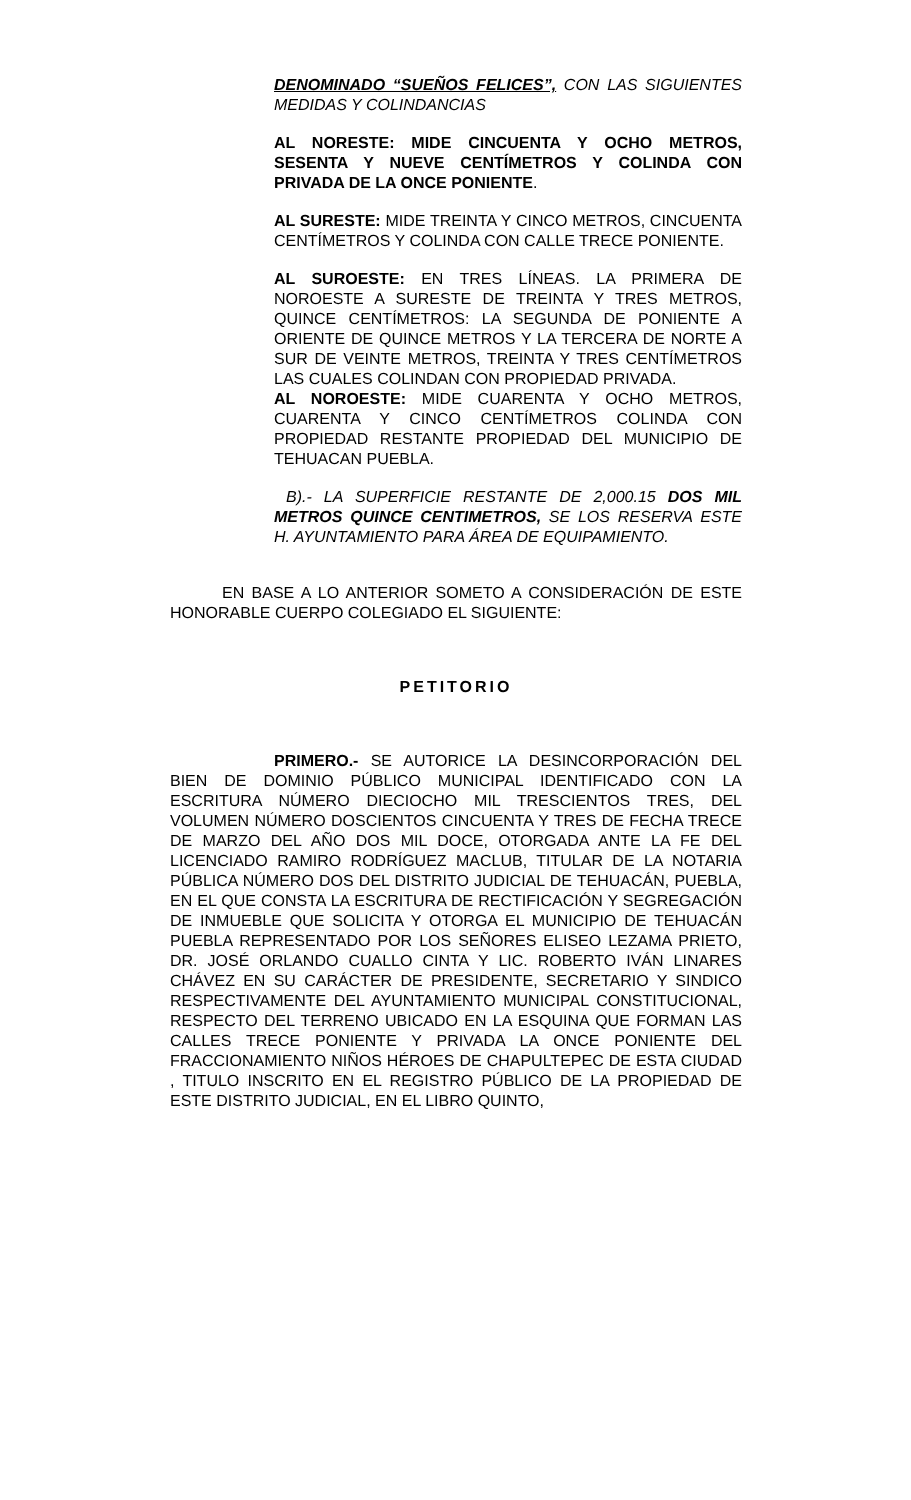DENOMINADO “SUEÑOS FELICES”, CON LAS SIGUIENTES MEDIDAS Y COLINDANCIAS
AL NORESTE: MIDE CINCUENTA Y OCHO METROS, SESENTA Y NUEVE CENTÍMETROS Y COLINDA CON PRIVADA DE LA ONCE PONIENTE.
AL SURESTE: MIDE TREINTA Y CINCO METROS, CINCUENTA CENTÍMETROS Y COLINDA CON CALLE TRECE PONIENTE.
AL SUROESTE: EN TRES LÍNEAS. LA PRIMERA DE NOROESTE A SURESTE DE TREINTA Y TRES METROS, QUINCE CENTÍMETROS: LA SEGUNDA DE PONIENTE A ORIENTE DE QUINCE METROS Y LA TERCERA DE NORTE A SUR DE VEINTE METROS, TREINTA Y TRES CENTÍMETROS LAS CUALES COLINDAN CON PROPIEDAD PRIVADA.
AL NOROESTE: MIDE CUARENTA Y OCHO METROS, CUARENTA Y CINCO CENTÍMETROS COLINDA CON PROPIEDAD RESTANTE PROPIEDAD DEL MUNICIPIO DE TEHUACAN PUEBLA.
B).- LA SUPERFICIE RESTANTE DE 2,000.15 DOS MIL METROS QUINCE CENTIMETROS, SE LOS RESERVA ESTE H. AYUNTAMIENTO PARA ÁREA DE EQUIPAMIENTO.
EN BASE A LO ANTERIOR SOMETO A CONSIDERACIÓN DE ESTE HONORABLE CUERPO COLEGIADO EL SIGUIENTE:
PETITORIO
PRIMERO.- SE AUTORICE LA DESINCORPORACIÓN DEL BIEN DE DOMINIO PÚBLICO MUNICIPAL IDENTIFICADO CON LA ESCRITURA NÚMERO DIECIOCHO MIL TRESCIENTOS TRES, DEL VOLUMEN NÚMERO DOSCIENTOS CINCUENTA Y TRES DE FECHA TRECE DE MARZO DEL AÑO DOS MIL DOCE, OTORGADA ANTE LA FE DEL LICENCIADO RAMIRO RODRÍGUEZ MACLUB, TITULAR DE LA NOTARIA PÚBLICA NÚMERO DOS DEL DISTRITO JUDICIAL DE TEHUACÁN, PUEBLA, EN EL QUE CONSTA LA ESCRITURA DE RECTIFICACIÓN Y SEGREGACIÓN DE INMUEBLE QUE SOLICITA Y OTORGA EL MUNICIPIO DE TEHUACÁN PUEBLA REPRESENTADO POR LOS SEÑORES ELISEO LEZAMA PRIETO, DR. JOSÉ ORLANDO CUALLO CINTA Y LIC. ROBERTO IVÁN LINARES CHÁVEZ EN SU CARÁCTER DE PRESIDENTE, SECRETARIO Y SINDICO RESPECTIVAMENTE DEL AYUNTAMIENTO MUNICIPAL CONSTITUCIONAL, RESPECTO DEL TERRENO UBICADO EN LA ESQUINA QUE FORMAN LAS CALLES TRECE PONIENTE Y PRIVADA LA ONCE PONIENTE DEL FRACCIONAMIENTO NIÑOS HÉROES DE CHAPULTEPEC DE ESTA CIUDAD , TITULO INSCRITO EN EL REGISTRO PÚBLICO DE LA PROPIEDAD DE ESTE DISTRITO JUDICIAL, EN EL LIBRO QUINTO,